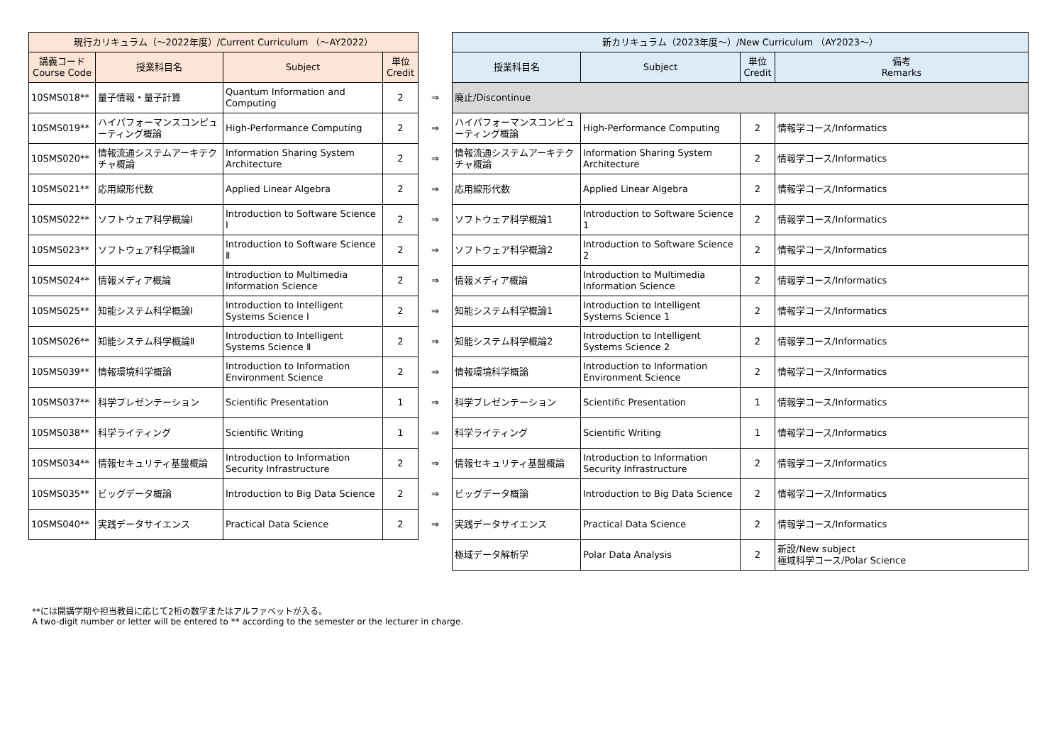| 現行カリキュラム（～2022年度）/Current Curriculum （～AY2022） | | | | | 新カリキュラム（2023年度～）/New Curriculum （AY2023～） | | | |
| 講義コード Course Code | 授業科目名 | Subject | 単位 Credit | | 授業科目名 | Subject | 単位 Credit | 備考 Remarks |
| 10SMS018** | 量子情報・量子計算 | Quantum Information and Computing | 2 | ⇒ | 廃止/Discontinue | | | |
| 10SMS019** | ハイパフォーマンスコンピューティング概論 | High-Performance Computing | 2 | ⇒ | ハイパフォーマンスコンピューティング概論 | High-Performance Computing | 2 | 情報学コース/Informatics |
| 10SMS020** | 情報流通システムアーキテクチャ概論 | Information Sharing System Architecture | 2 | ⇒ | 情報流通システムアーキテクチャ概論 | Information Sharing System Architecture | 2 | 情報学コース/Informatics |
| 10SMS021** | 応用線形代数 | Applied Linear Algebra | 2 | ⇒ | 応用線形代数 | Applied Linear Algebra | 2 | 情報学コース/Informatics |
| 10SMS022** | ソフトウェア科学概論Ⅰ | Introduction to Software Science Ⅰ | 2 | ⇒ | ソフトウェア科学概論1 | Introduction to Software Science 1 | 2 | 情報学コース/Informatics |
| 10SMS023** | ソフトウェア科学概論Ⅱ | Introduction to Software Science Ⅱ | 2 | ⇒ | ソフトウェア科学概論2 | Introduction to Software Science 2 | 2 | 情報学コース/Informatics |
| 10SMS024** | 情報メディア概論 | Introduction to Multimedia Information Science | 2 | ⇒ | 情報メディア概論 | Introduction to Multimedia Information Science | 2 | 情報学コース/Informatics |
| 10SMS025** | 知能システム科学概論Ⅰ | Introduction to Intelligent Systems Science Ⅰ | 2 | ⇒ | 知能システム科学概論1 | Introduction to Intelligent Systems Science 1 | 2 | 情報学コース/Informatics |
| 10SMS026** | 知能システム科学概論Ⅱ | Introduction to Intelligent Systems Science Ⅱ | 2 | ⇒ | 知能システム科学概論2 | Introduction to Intelligent Systems Science 2 | 2 | 情報学コース/Informatics |
| 10SMS039** | 情報環境科学概論 | Introduction to Information Environment Science | 2 | ⇒ | 情報環境科学概論 | Introduction to Information Environment Science | 2 | 情報学コース/Informatics |
| 10SMS037** | 科学プレゼンテーション | Scientific Presentation | 1 | ⇒ | 科学プレゼンテーション | Scientific Presentation | 1 | 情報学コース/Informatics |
| 10SMS038** | 科学ライティング | Scientific Writing | 1 | ⇒ | 科学ライティング | Scientific Writing | 1 | 情報学コース/Informatics |
| 10SMS034** | 情報セキュリティ基盤概論 | Introduction to Information Security Infrastructure | 2 | ⇒ | 情報セキュリティ基盤概論 | Introduction to Information Security Infrastructure | 2 | 情報学コース/Informatics |
| 10SMS035** | ビッグデータ概論 | Introduction to Big Data Science | 2 | ⇒ | ビッグデータ概論 | Introduction to Big Data Science | 2 | 情報学コース/Informatics |
| 10SMS040** | 実践データサイエンス | Practical Data Science | 2 | ⇒ | 実践データサイエンス | Practical Data Science | 2 | 情報学コース/Informatics |
| | | | | | 極域データ解析学 | Polar Data Analysis | 2 | 新設/New subject 極域科学コース/Polar Science |
**には開講学期や担当教員に応じて2桁の数字またはアルファベットが入る。
A two-digit number or letter will be entered to ** according to the semester or the lecturer in charge.